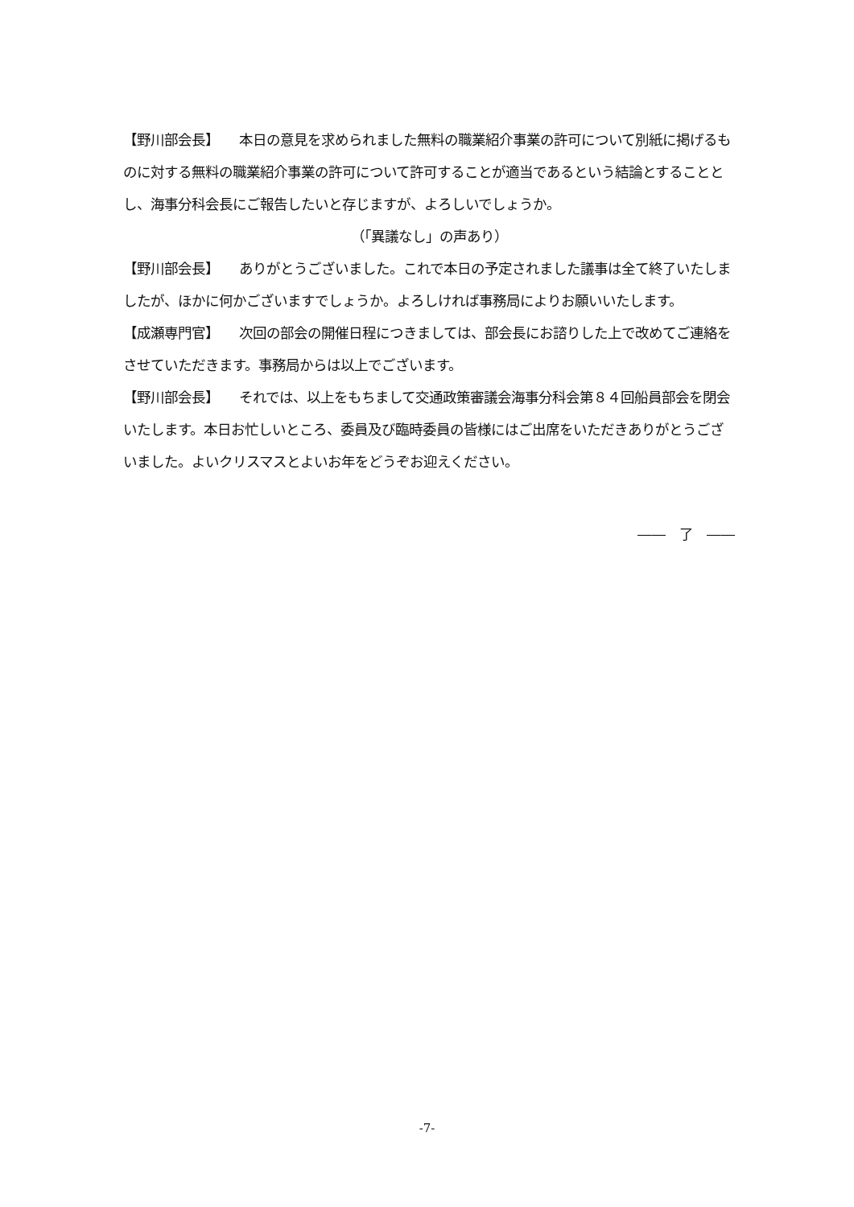【野川部会長】　　本日の意見を求められました無料の職業紹介事業の許可について別紙に掲げるものに対する無料の職業紹介事業の許可について許可することが適当であるという結論とすることとし、海事分科会長にご報告したいと存じますが、よろしいでしょうか。
（「異議なし」の声あり）
【野川部会長】　　ありがとうございました。これで本日の予定されました議事は全て終了いたしましたが、ほかに何かございますでしょうか。よろしければ事務局によりお願いいたします。
【成瀬専門官】　　次回の部会の開催日程につきましては、部会長にお諮りした上で改めてご連絡をさせていただきます。事務局からは以上でございます。
【野川部会長】　　それでは、以上をもちまして交通政策審議会海事分科会第８４回船員部会を閉会いたします。本日お忙しいところ、委員及び臨時委員の皆様にはご出席をいただきありがとうございました。よいクリスマスとよいお年をどうぞお迎えください。
――　了　――
-7-